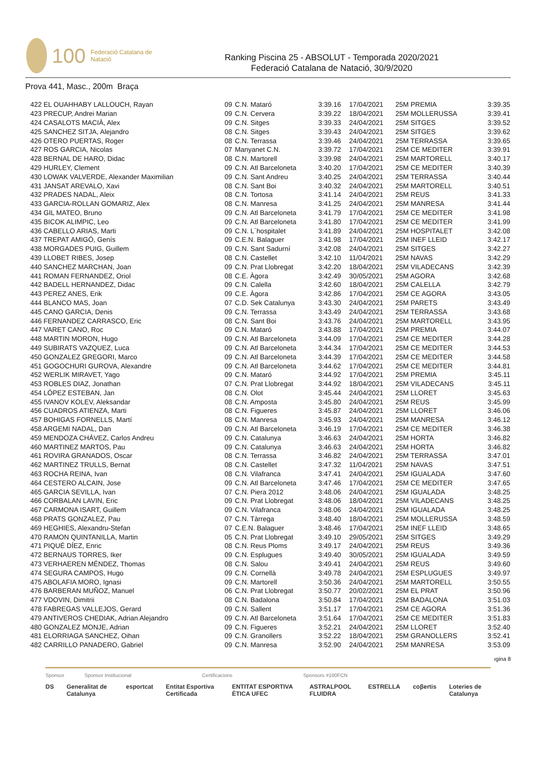100 Federació Catalana de Natació
Ranking Piscina 25 - ABSOLUT - Temporada 2020/2021
Federació Catalana de Natació, 30/9/2020
Prova 441, Masc., 200m Braça
| 422 EL OUAHHABY LALLOUCH, Rayan | 09 | C.N. Mataró | 3:39.16 | 17/04/2021 | 25M PREMIA | 3:39.35 |
| 423 PRECUP, Andrei Marian | 09 | C.N. Cervera | 3:39.22 | 18/04/2021 | 25M MOLLERUSSA | 3:39.41 |
| 424 CASALOTS MACIÀ, Alex | 09 | C.N. Sitges | 3:39.33 | 24/04/2021 | 25M SITGES | 3:39.52 |
| 425 SANCHEZ SITJA, Alejandro | 08 | C.N. Sitges | 3:39.43 | 24/04/2021 | 25M SITGES | 3:39.62 |
| 426 OTERO PUERTAS, Roger | 08 | C.N. Terrassa | 3:39.46 | 24/04/2021 | 25M TERRASSA | 3:39.65 |
| 427 ROS GARCIA, Nicolas | 07 | Manyanet C.N. | 3:39.72 | 17/04/2021 | 25M CE MEDITER | 3:39.91 |
| 428 BERNAL DE HARO, Didac | 08 | C.N. Martorell | 3:39.98 | 24/04/2021 | 25M MARTORELL | 3:40.17 |
| 429 HURLEY, Clement | 09 | C.N. Atl Barceloneta | 3:40.20 | 17/04/2021 | 25M CE MEDITER | 3:40.39 |
| 430 LOWAK VALVERDE, Alexander Maximilian | 09 | C.N. Sant Andreu | 3:40.25 | 24/04/2021 | 25M TERRASSA | 3:40.44 |
| 431 JANSAT AREVALO, Xavi | 08 | C.N. Sant Boi | 3:40.32 | 24/04/2021 | 25M MARTORELL | 3:40.51 |
| 432 PRADES NADAL, Aleix | 08 | C.N. Tortosa | 3:41.14 | 24/04/2021 | 25M REUS | 3:41.33 |
| 433 GARCIA-ROLLAN GOMARIZ, Alex | 08 | C.N. Manresa | 3:41.25 | 24/04/2021 | 25M MANRESA | 3:41.44 |
| 434 GIL MATEO, Bruno | 09 | C.N. Atl Barceloneta | 3:41.79 | 17/04/2021 | 25M CE MEDITER | 3:41.98 |
| 435 BICOK ALIMPIC, Leo | 09 | C.N. Atl Barceloneta | 3:41.80 | 17/04/2021 | 25M CE MEDITER | 3:41.99 |
| 436 CABELLO ARIAS, Marti | 09 | C.N. L´hospitalet | 3:41.89 | 24/04/2021 | 25M HOSPITALET | 3:42.08 |
| 437 TREPAT AMIGÓ, Genís | 09 | C.E.N. Balaguer | 3:41.98 | 17/04/2021 | 25M INEF LLEID | 3:42.17 |
| 438 MORGADES PUIG, Guillem | 09 | C.N. Sant Sadurní | 3:42.08 | 24/04/2021 | 25M SITGES | 3:42.27 |
| 439 LLOBET RIBES, Josep | 08 | C.N. Castellet | 3:42.10 | 11/04/2021 | 25M NAVAS | 3:42.29 |
| 440 SANCHEZ MARCHAN, Joan | 09 | C.N. Prat Llobregat | 3:42.20 | 18/04/2021 | 25M VILADECANS | 3:42.39 |
| 441 ROMAN FERNANDEZ, Oriol | 08 | C.E. Àgora | 3:42.49 | 30/05/2021 | 25M AGORA | 3:42.68 |
| 442 BADELL HERNANDEZ, Didac | 09 | C.N. Calella | 3:42.60 | 18/04/2021 | 25M CALELLA | 3:42.79 |
| 443 PEREZ ANES, Erik | 09 | C.E. Àgora | 3:42.86 | 17/04/2021 | 25M CE AGORA | 3:43.05 |
| 444 BLANCO MAS, Joan | 07 | C.D. Sek Catalunya | 3:43.30 | 24/04/2021 | 25M PARETS | 3:43.49 |
| 445 CANO GARCIA, Denis | 09 | C.N. Terrassa | 3:43.49 | 24/04/2021 | 25M TERRASSA | 3:43.68 |
| 446 FERNANDEZ CARRASCO, Eric | 08 | C.N. Sant Boi | 3:43.76 | 24/04/2021 | 25M MARTORELL | 3:43.95 |
| 447 VARET CANO, Roc | 09 | C.N. Mataró | 3:43.88 | 17/04/2021 | 25M PREMIA | 3:44.07 |
| 448 MARTIN MORON, Hugo | 09 | C.N. Atl Barceloneta | 3:44.09 | 17/04/2021 | 25M CE MEDITER | 3:44.28 |
| 449 SUBIRATS VAZQUEZ, Luca | 09 | C.N. Atl Barceloneta | 3:44.34 | 17/04/2021 | 25M CE MEDITER | 3:44.53 |
| 450 GONZALEZ GREGORI, Marco | 09 | C.N. Atl Barceloneta | 3:44.39 | 17/04/2021 | 25M CE MEDITER | 3:44.58 |
| 451 GOGOCHURI GUROVA, Alexandre | 09 | C.N. Atl Barceloneta | 3:44.62 | 17/04/2021 | 25M CE MEDITER | 3:44.81 |
| 452 WERLIK MIRAVET, Yago | 09 | C.N. Mataró | 3:44.92 | 17/04/2021 | 25M PREMIA | 3:45.11 |
| 453 ROBLES DIAZ, Jonathan | 07 | C.N. Prat Llobregat | 3:44.92 | 18/04/2021 | 25M VILADECANS | 3:45.11 |
| 454 LÓPEZ ESTEBAN, Jan | 08 | C.N. Olot | 3:45.44 | 24/04/2021 | 25M LLORET | 3:45.63 |
| 455 IVANOV KOLEV, Aleksandar | 08 | C.N. Amposta | 3:45.80 | 24/04/2021 | 25M REUS | 3:45.99 |
| 456 CUADROS ATIENZA, Marti | 08 | C.N. Figueres | 3:45.87 | 24/04/2021 | 25M LLORET | 3:46.06 |
| 457 BOHIGAS FORNELLS, Martí | 08 | C.N. Manresa | 3:45.93 | 24/04/2021 | 25M MANRESA | 3:46.12 |
| 458 ARGEMI NADAL, Dan | 09 | C.N. Atl Barceloneta | 3:46.19 | 17/04/2021 | 25M CE MEDITER | 3:46.38 |
| 459 MENDOZA CHÁVEZ, Carlos Andreu | 09 | C.N. Catalunya | 3:46.63 | 24/04/2021 | 25M HORTA | 3:46.82 |
| 460 MARTINEZ MARTOS, Pau | 09 | C.N. Catalunya | 3:46.63 | 24/04/2021 | 25M HORTA | 3:46.82 |
| 461 ROVIRA GRANADOS, Oscar | 08 | C.N. Terrassa | 3:46.82 | 24/04/2021 | 25M TERRASSA | 3:47.01 |
| 462 MARTINEZ TRULLS, Bernat | 08 | C.N. Castellet | 3:47.32 | 11/04/2021 | 25M NAVAS | 3:47.51 |
| 463 ROCHA REINA, Ivan | 08 | C.N. Vilafranca | 3:47.41 | 24/04/2021 | 25M IGUALADA | 3:47.60 |
| 464 CESTERO ALCAIN, Jose | 09 | C.N. Atl Barceloneta | 3:47.46 | 17/04/2021 | 25M CE MEDITER | 3:47.65 |
| 465 GARCIA SEVILLA, Ivan | 07 | C.N. Piera 2012 | 3:48.06 | 24/04/2021 | 25M IGUALADA | 3:48.25 |
| 466 CORBALAN LAVIN, Eric | 09 | C.N. Prat Llobregat | 3:48.06 | 18/04/2021 | 25M VILADECANS | 3:48.25 |
| 467 CARMONA ISART, Guillem | 09 | C.N. Vilafranca | 3:48.06 | 24/04/2021 | 25M IGUALADA | 3:48.25 |
| 468 PRATS GONZALEZ, Pau | 07 | C.N. Tàrrega | 3:48.40 | 18/04/2021 | 25M MOLLERUSSA | 3:48.59 |
| 469 HEGHIES, Alexandru-Stefan | 07 | C.E.N. Balaguer | 3:48.46 | 17/04/2021 | 25M INEF LLEID | 3:48.65 |
| 470 RAMON QUINTANILLA, Martin | 05 | C.N. Prat Llobregat | 3:49.10 | 29/05/2021 | 25M SITGES | 3:49.29 |
| 471 PIQUÉ DÍEZ, Enric | 08 | C.N. Reus Ploms | 3:49.17 | 24/04/2021 | 25M REUS | 3:49.36 |
| 472 BERNAUS TORRES, Iker | 09 | C.N. Esplugues | 3:49.40 | 30/05/2021 | 25M IGUALADA | 3:49.59 |
| 473 VERHAEREN MÉNDEZ, Thomas | 08 | C.N. Salou | 3:49.41 | 24/04/2021 | 25M REUS | 3:49.60 |
| 474 SEGURA CAMPOS, Hugo | 09 | C.N. Cornellà | 3:49.78 | 24/04/2021 | 25M ESPLUGUES | 3:49.97 |
| 475 ABOLAFIA MORO, Ignasi | 09 | C.N. Martorell | 3:50.36 | 24/04/2021 | 25M MARTORELL | 3:50.55 |
| 476 BARBERAN MUÑOZ, Manuel | 06 | C.N. Prat Llobregat | 3:50.77 | 20/02/2021 | 25M EL PRAT | 3:50.96 |
| 477 VDOVIN, Dimitrii | 08 | C.N. Badalona | 3:50.84 | 17/04/2021 | 25M BADALONA | 3:51.03 |
| 478 FABREGAS VALLEJOS, Gerard | 09 | C.N. Sallent | 3:51.17 | 17/04/2021 | 25M CE AGORA | 3:51.36 |
| 479 ANTIVEROS CHEDIAK, Adrian Alejandro | 09 | C.N. Atl Barceloneta | 3:51.64 | 17/04/2021 | 25M CE MEDITER | 3:51.83 |
| 480 GONZALEZ MONJE, Adrian | 09 | C.N. Figueres | 3:52.21 | 24/04/2021 | 25M LLORET | 3:52.40 |
| 481 ELORRIAGA SANCHEZ, Oihan | 09 | C.N. Granollers | 3:52.22 | 18/04/2021 | 25M GRANOLLERS | 3:52.41 |
| 482 CARRILLO PANADERO, Gabriel | 09 | C.N. Manresa | 3:52.90 | 24/04/2021 | 25M MANRESA | 3:53.09 |
ıgina 8
Sponsor Sponsor Institucional Certificacions Sponsors #100FCN
DS Generalitat de Catalunya esportcat Entitat Esportiva Certificada ENTITAT ESPORTIVA ÈTICA UFEC ASTRALPOOL FLUIDRA ESTRELLA coβertis Loteries de Catalunya